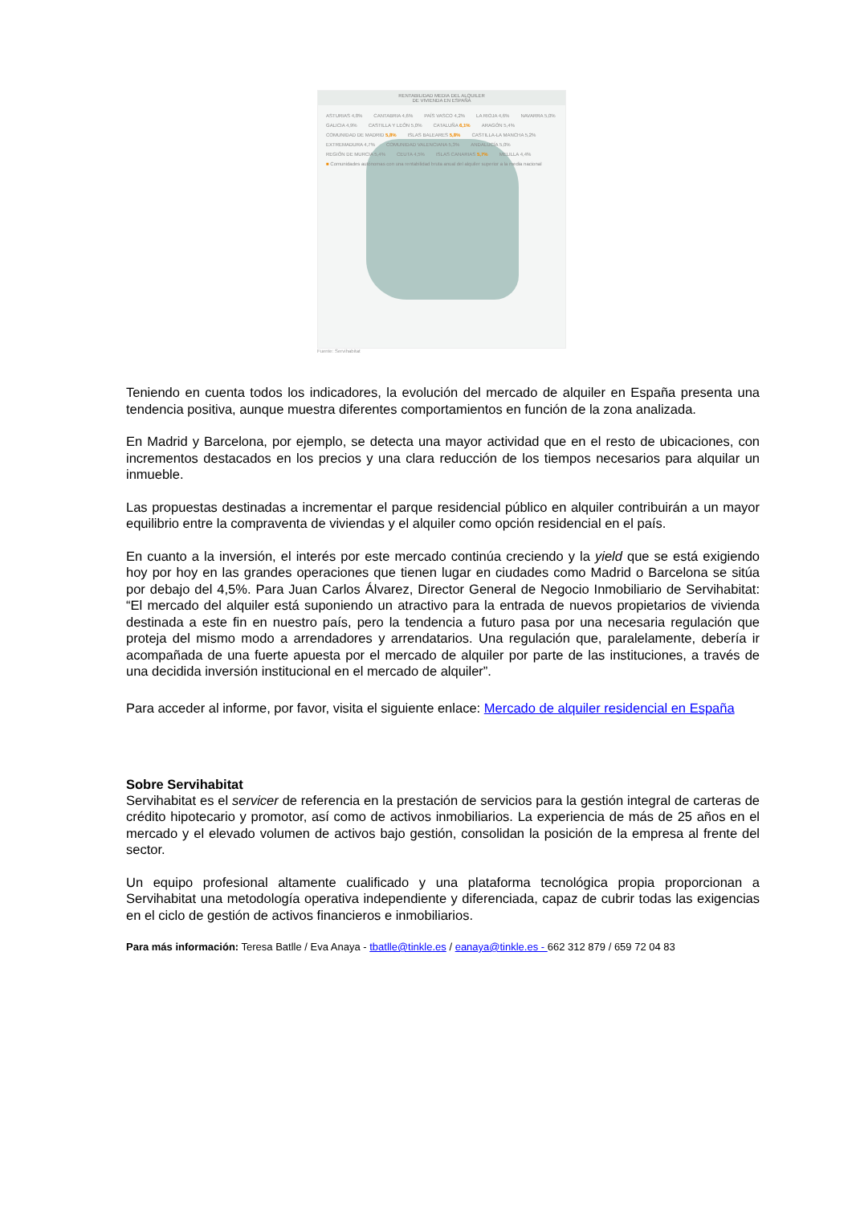RENTABILIDAD MEDIA DEL ALQUILER
DE VIVIENDA EN ESPAÑA
ASTURIAS 4,8% CANTABRIA 4,6% PAÍS VASCO 4,2% LA RIOJA 4,6% NAVARRA 5,0% GALICIA 4,9% CASTILLA Y LEÓN 5,0% CATALUÑA 6,1% ARAGÓN 5,4% COMUNIDAD DE MADRID 5,8% ISLAS BALEARES 5,8% CASTILLA-LA MANCHA 5,2% EXTREMADURA 4,7% COMUNIDAD VALENCIANA 5,3% ANDALUCÍA 5,0% REGIÓN DE MURCIA 5,4% CEUTA 4,5% ISLAS CANARIAS 5,7% MELILLA 4,4% ■ Comunidades autónomas con una rentabilidad bruta anual del alquiler superior a la media nacional
Fuente: Servihabitat
Teniendo en cuenta todos los indicadores, la evolución del mercado de alquiler en España presenta una tendencia positiva, aunque muestra diferentes comportamientos en función de la zona analizada.
En Madrid y Barcelona, por ejemplo, se detecta una mayor actividad que en el resto de ubicaciones, con incrementos destacados en los precios y una clara reducción de los tiempos necesarios para alquilar un inmueble.
Las propuestas destinadas a incrementar el parque residencial público en alquiler contribuirán a un mayor equilibrio entre la compraventa de viviendas y el alquiler como opción residencial en el país.
En cuanto a la inversión, el interés por este mercado continúa creciendo y la yield que se está exigiendo hoy por hoy en las grandes operaciones que tienen lugar en ciudades como Madrid o Barcelona se sitúa por debajo del 4,5%. Para Juan Carlos Álvarez, Director General de Negocio Inmobiliario de Servihabitat: “El mercado del alquiler está suponiendo un atractivo para la entrada de nuevos propietarios de vivienda destinada a este fin en nuestro país, pero la tendencia a futuro pasa por una necesaria regulación que proteja del mismo modo a arrendadores y arrendatarios. Una regulación que, paralelamente, debería ir acompañada de una fuerte apuesta por el mercado de alquiler por parte de las instituciones, a través de una decidida inversión institucional en el mercado de alquiler”.
Para acceder al informe, por favor, visita el siguiente enlace: Mercado de alquiler residencial en España
Sobre Servihabitat
Servihabitat es el servicer de referencia en la prestación de servicios para la gestión integral de carteras de crédito hipotecario y promotor, así como de activos inmobiliarios. La experiencia de más de 25 años en el mercado y el elevado volumen de activos bajo gestión, consolidan la posición de la empresa al frente del sector.
Un equipo profesional altamente cualificado y una plataforma tecnológica propia proporcionan a Servihabitat una metodología operativa independiente y diferenciada, capaz de cubrir todas las exigencias en el ciclo de gestión de activos financieros e inmobiliarios.
Para más información: Teresa Batlle / Eva Anaya - tbatlle@tinkle.es / eanaya@tinkle.es - 662 312 879 / 659 72 04 83